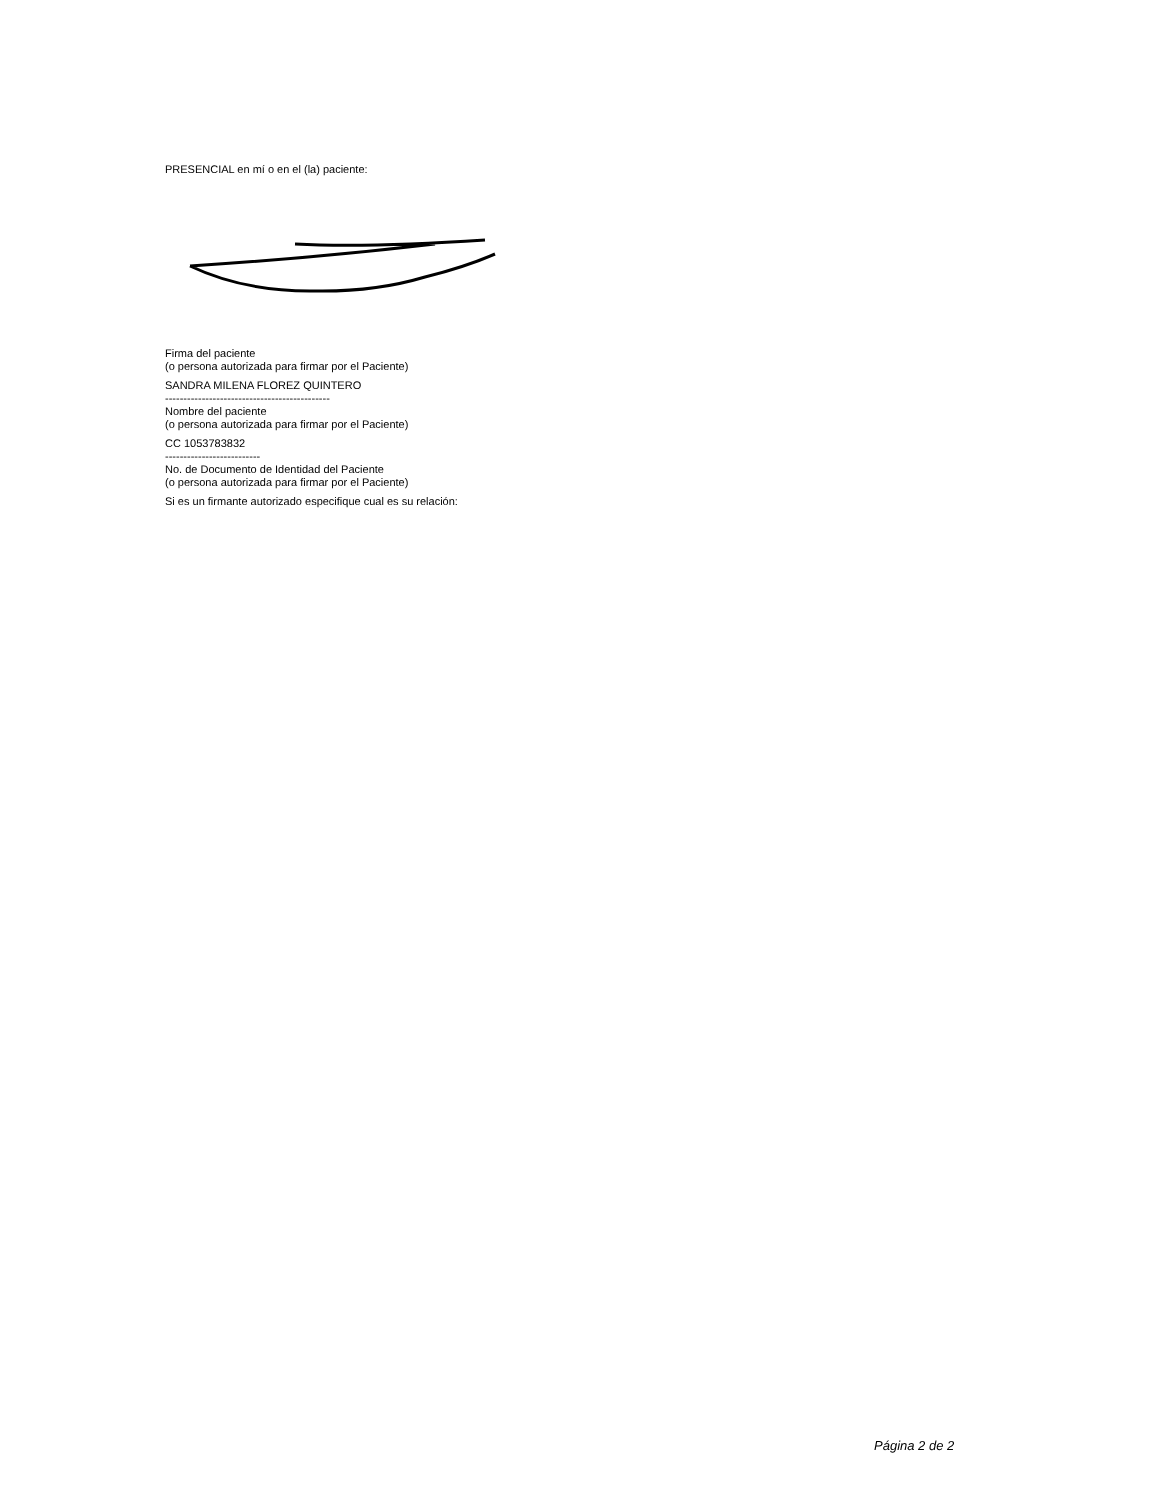PRESENCIAL en mí o en el (la) paciente:
Firma del paciente
(o persona autorizada para firmar por el Paciente)
SANDRA MILENA FLOREZ QUINTERO
---------------------------------------------
Nombre del paciente
(o persona autorizada para firmar por el Paciente)
CC 1053783832
--------------------------
No. de Documento de Identidad del Paciente
(o persona autorizada para firmar por el Paciente)
Si es un firmante autorizado especifique cual es su relación:
Página 2 de 2